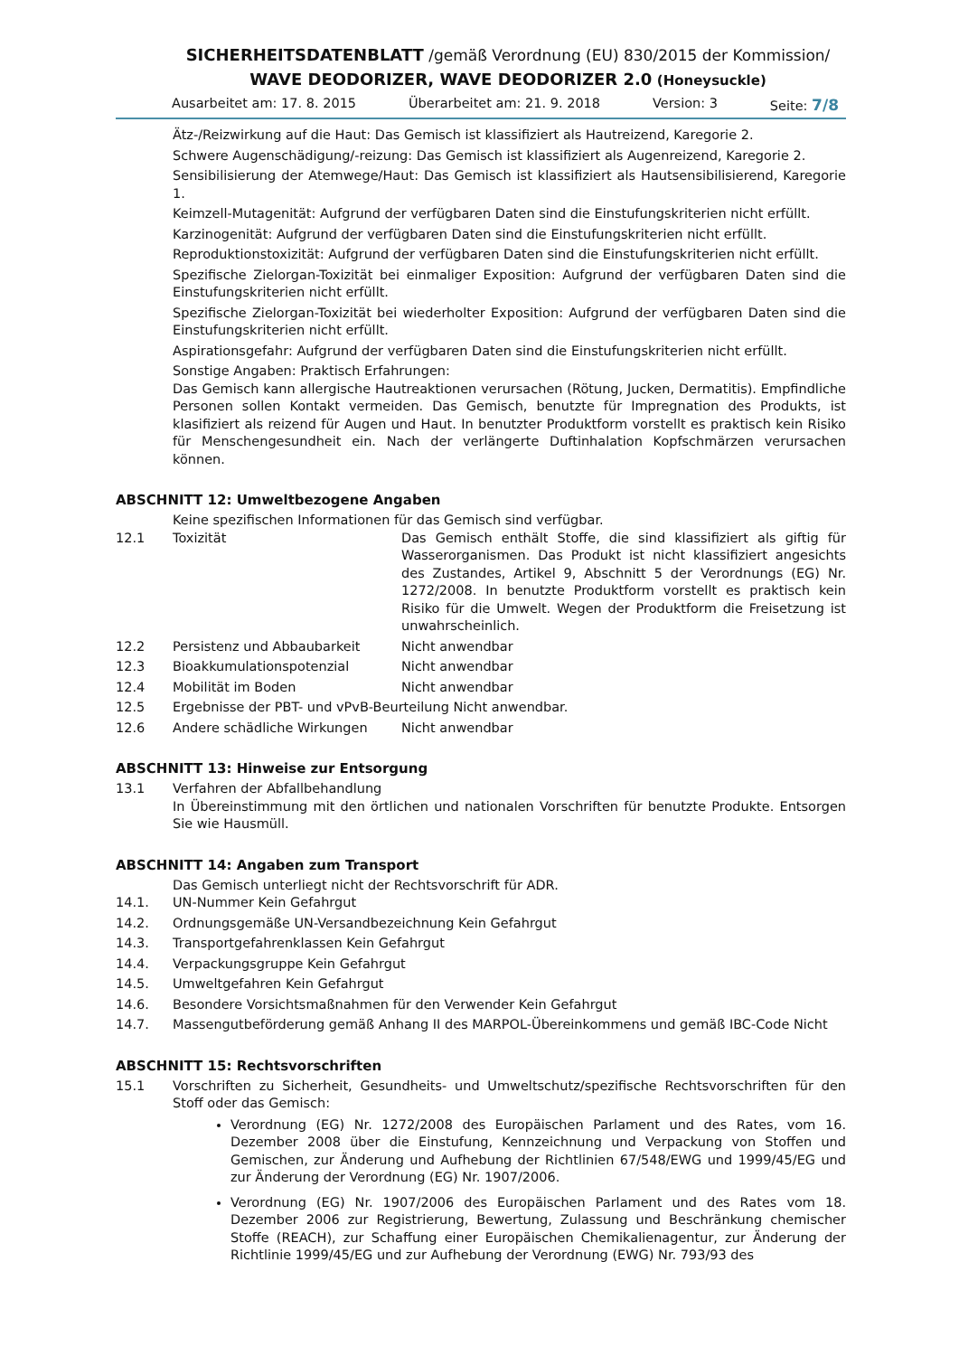SICHERHEITSDATENBLATT /gemäß Verordnung (EU) 830/2015 der Kommission/
WAVE DEODORIZER, WAVE DEODORIZER 2.0 (Honeysuckle)
Ausarbeitet am: 17. 8. 2015 Überarbeitet am: 21. 9. 2018 Version: 3 Seite: 7/8
Ätz-/Reizwirkung auf die Haut: Das Gemisch ist klassifiziert als Hautreizend, Karegorie 2.
Schwere Augenschädigung/-reizung: Das Gemisch ist klassifiziert als Augenreizend, Karegorie 2.
Sensibilisierung der Atemwege/Haut: Das Gemisch ist klassifiziert als Hautsensibilisierend, Karegorie 1.
Keimzell-Mutagenität: Aufgrund der verfügbaren Daten sind die Einstufungskriterien nicht erfüllt.
Karzinogenität: Aufgrund der verfügbaren Daten sind die Einstufungskriterien nicht erfüllt.
Reproduktionstoxizität: Aufgrund der verfügbaren Daten sind die Einstufungskriterien nicht erfüllt.
Spezifische Zielorgan-Toxizität bei einmaliger Exposition: Aufgrund der verfügbaren Daten sind die Einstufungskriterien nicht erfüllt.
Spezifische Zielorgan-Toxizität bei wiederholter Exposition: Aufgrund der verfügbaren Daten sind die Einstufungskriterien nicht erfüllt.
Aspirationsgefahr: Aufgrund der verfügbaren Daten sind die Einstufungskriterien nicht erfüllt.
Sonstige Angaben: Praktisch Erfahrungen:
Das Gemisch kann allergische Hautreaktionen verursachen (Rötung, Jucken, Dermatitis). Empfindliche Personen sollen Kontakt vermeiden. Das Gemisch, benutzte für Impregnation des Produkts, ist klasifiziert als reizend für Augen und Haut. In benutzter Produktform vorstellt es praktisch kein Risiko für Menschengesundheit ein. Nach der verlängerte Duftinhalation Kopfschmärzen verursachen können.
ABSCHNITT 12: Umweltbezogene Angaben
Keine spezifischen Informationen für das Gemisch sind verfügbar.
12.1 Toxizität Das Gemisch enthält Stoffe, die sind klassifiziert als giftig für Wasserorganismen. Das Produkt ist nicht klassifiziert angesichts des Zustandes, Artikel 9, Abschnitt 5 der Verordnungs (EG) Nr. 1272/2008. In benutzte Produktform vorstellt es praktisch kein Risiko für die Umwelt. Wegen der Produktform die Freisetzung ist unwahrscheinlich.
12.2 Persistenz und Abbaubarkeit Nicht anwendbar
12.3 Bioakkumulationspotenzial Nicht anwendbar
12.4 Mobilität im Boden Nicht anwendbar
12.5 Ergebnisse der PBT- und vPvB-Beurteilung Nicht anwendbar.
12.6 Andere schädliche Wirkungen Nicht anwendbar
ABSCHNITT 13: Hinweise zur Entsorgung
13.1 Verfahren der Abfallbehandlung
In Übereinstimmung mit den örtlichen und nationalen Vorschriften für benutzte Produkte. Entsorgen Sie wie Hausmüll.
ABSCHNITT 14: Angaben zum Transport
Das Gemisch unterliegt nicht der Rechtsvorschrift für ADR.
14.1. UN-Nummer Kein Gefahrgut
14.2. Ordnungsgemäße UN-Versandbezeichnung Kein Gefahrgut
14.3. Transportgefahrenklassen Kein Gefahrgut
14.4. Verpackungsgruppe Kein Gefahrgut
14.5. Umweltgefahren Kein Gefahrgut
14.6. Besondere Vorsichtsmaßnahmen für den Verwender Kein Gefahrgut
14.7. Massengutbeförderung gemäß Anhang II des MARPOL-Übereinkommens und gemäß IBC-Code Nicht
ABSCHNITT 15: Rechtsvorschriften
15.1 Vorschriften zu Sicherheit, Gesundheits- und Umweltschutz/spezifische Rechtsvorschriften für den Stoff oder das Gemisch:
Verordnung (EG) Nr. 1272/2008 des Europäischen Parlament und des Rates, vom 16. Dezember 2008 über die Einstufung, Kennzeichnung und Verpackung von Stoffen und Gemischen, zur Änderung und Aufhebung der Richtlinien 67/548/EWG und 1999/45/EG und zur Änderung der Verordnung (EG) Nr. 1907/2006.
Verordnung (EG) Nr. 1907/2006 des Europäischen Parlament und des Rates vom 18. Dezember 2006 zur Registrierung, Bewertung, Zulassung und Beschränkung chemischer Stoffe (REACH), zur Schaffung einer Europäischen Chemikalienagentur, zur Änderung der Richtlinie 1999/45/EG und zur Aufhebung der Verordnung (EWG) Nr. 793/93 des